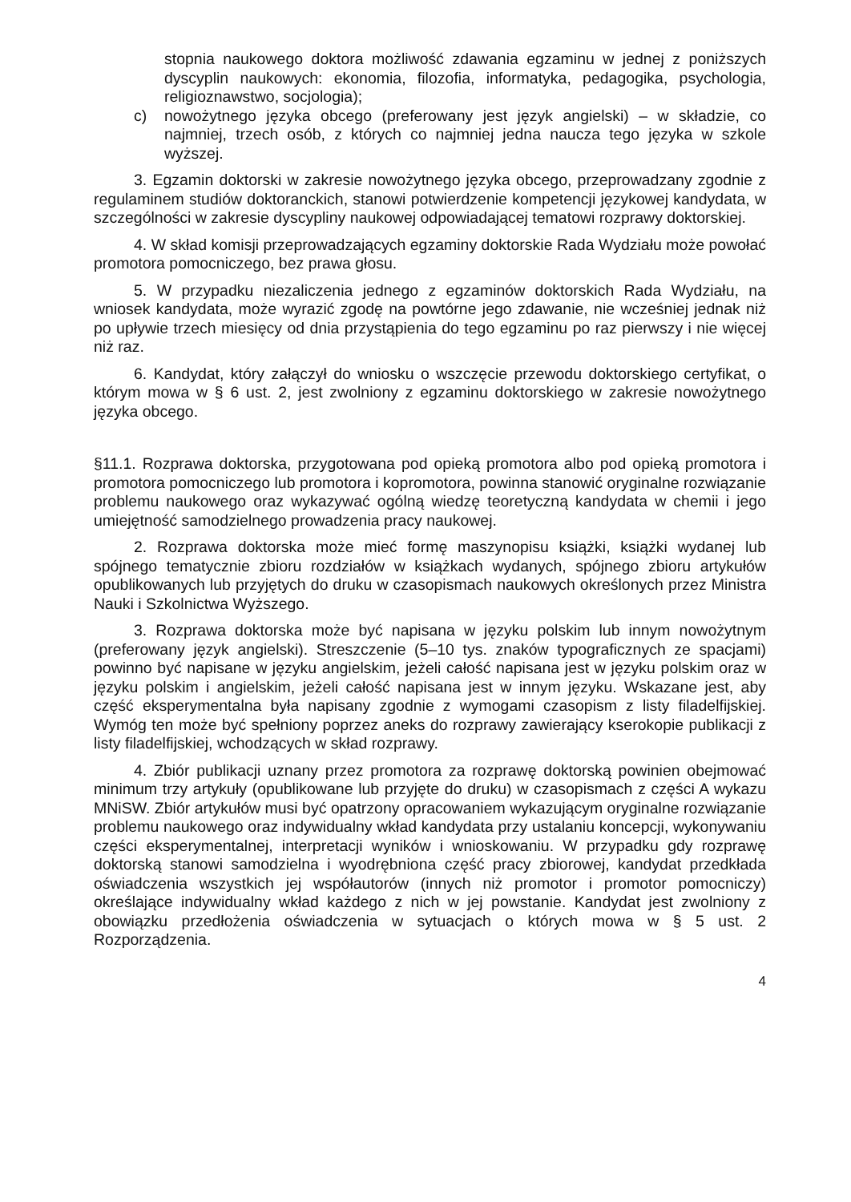stopnia naukowego doktora możliwość zdawania egzaminu w jednej z poniższych dyscyplin naukowych: ekonomia, filozofia, informatyka, pedagogika, psychologia, religioznawstwo, socjologia);
c) nowożytnego języka obcego (preferowany jest język angielski) – w składzie, co najmniej, trzech osób, z których co najmniej jedna naucza tego języka w szkole wyższej.
3. Egzamin doktorski w zakresie nowożytnego języka obcego, przeprowadzany zgodnie z regulaminem studiów doktoranckich, stanowi potwierdzenie kompetencji językowej kandydata, w szczególności w zakresie dyscypliny naukowej odpowiadającej tematowi rozprawy doktorskiej.
4. W skład komisji przeprowadzających egzaminy doktorskie Rada Wydziału może powołać promotora pomocniczego, bez prawa głosu.
5. W przypadku niezaliczenia jednego z egzaminów doktorskich Rada Wydziału, na wniosek kandydata, może wyrazić zgodę na powtórne jego zdawanie, nie wcześniej jednak niż po upływie trzech miesięcy od dnia przystąpienia do tego egzaminu po raz pierwszy i nie więcej niż raz.
6. Kandydat, który załączył do wniosku o wszczęcie przewodu doktorskiego certyfikat, o którym mowa w § 6 ust. 2, jest zwolniony z egzaminu doktorskiego w zakresie nowożytnego języka obcego.
§11.1. Rozprawa doktorska, przygotowana pod opieką promotora albo pod opieką promotora i promotora pomocniczego lub promotora i kopromotora, powinna stanowić oryginalne rozwiązanie problemu naukowego oraz wykazywać ogólną wiedzę teoretyczną kandydata w chemii i jego umiejętność samodzielnego prowadzenia pracy naukowej.
2. Rozprawa doktorska może mieć formę maszynopisu książki, książki wydanej lub spójnego tematycznie zbioru rozdziałów w książkach wydanych, spójnego zbioru artykułów opublikowanych lub przyjętych do druku w czasopismach naukowych określonych przez Ministra Nauki i Szkolnictwa Wyższego.
3. Rozprawa doktorska może być napisana w języku polskim lub innym nowożytnym (preferowany język angielski). Streszczenie (5–10 tys. znaków typograficznych ze spacjami) powinno być napisane w języku angielskim, jeżeli całość napisana jest w języku polskim oraz w języku polskim i angielskim, jeżeli całość napisana jest w innym języku. Wskazane jest, aby część eksperymentalna była napisany zgodnie z wymogami czasopism z listy filadelfijskiej. Wymóg ten może być spełniony poprzez aneks do rozprawy zawierający kserokopie publikacji z listy filadelfijskiej, wchodzących w skład rozprawy.
4. Zbiór publikacji uznany przez promotora za rozprawę doktorską powinien obejmować minimum trzy artykuły (opublikowane lub przyjęte do druku) w czasopismach z części A wykazu MNiSW. Zbiór artykułów musi być opatrzony opracowaniem wykazującym oryginalne rozwiązanie problemu naukowego oraz indywidualny wkład kandydata przy ustalaniu koncepcji, wykonywaniu części eksperymentalnej, interpretacji wyników i wnioskowaniu. W przypadku gdy rozprawę doktorską stanowi samodzielna i wyodrębniona część pracy zbiorowej, kandydat przedkłada oświadczenia wszystkich jej współautorów (innych niż promotor i promotor pomocniczy) określające indywidualny wkład każdego z nich w jej powstanie. Kandydat jest zwolniony z obowiązku przedłożenia oświadczenia w sytuacjach o których mowa w § 5 ust. 2 Rozporządzenia.
4